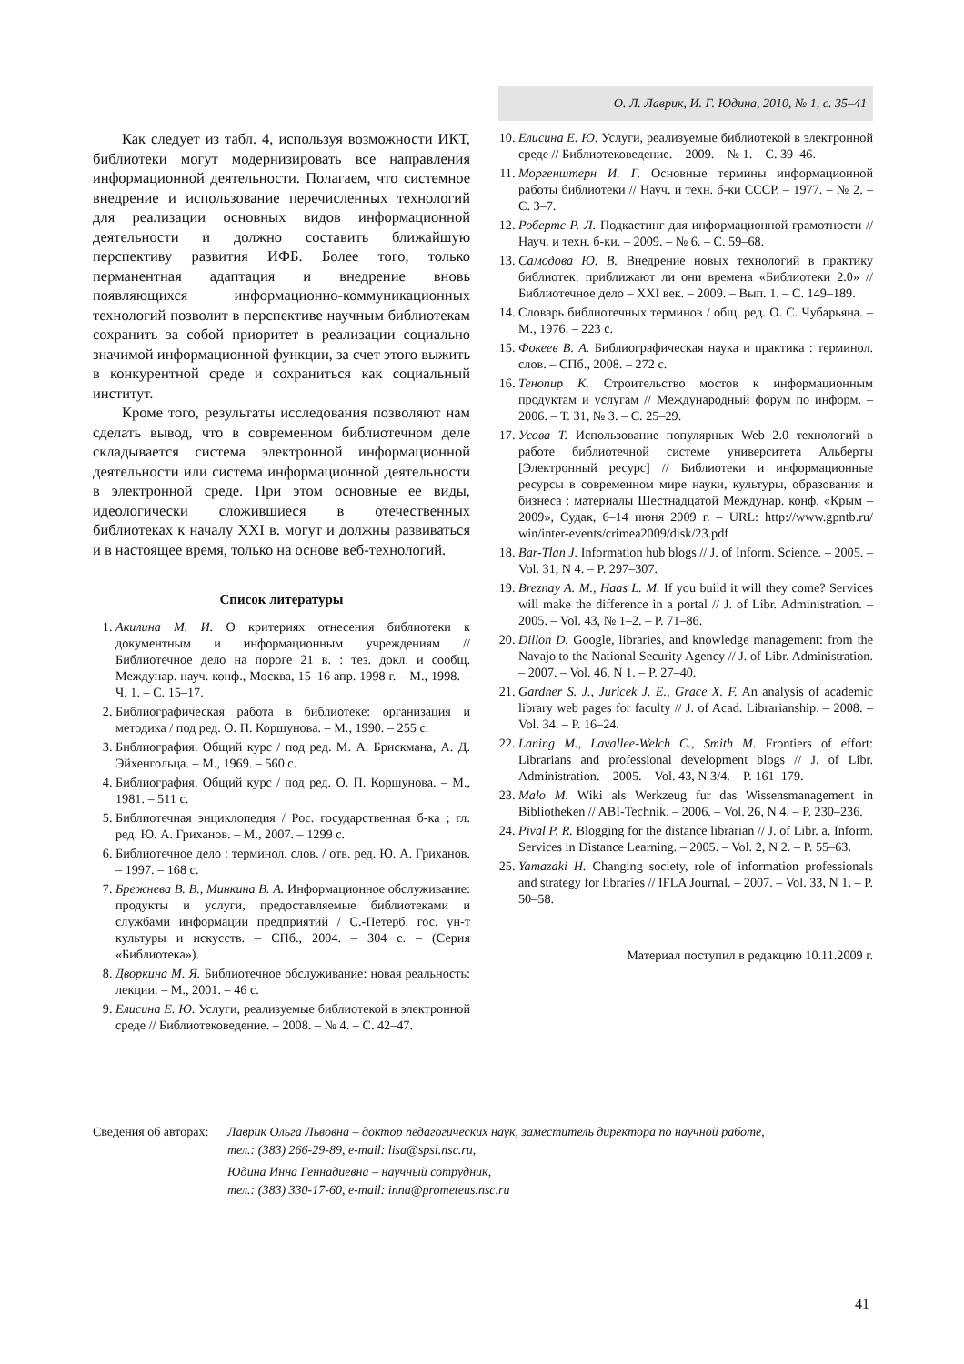О. Л. Лаврик, И. Г. Юдина, 2010, № 1, с. 35–41
Как следует из табл. 4, используя возможности ИКТ, библиотеки могут модернизировать все направления информационной деятельности. Полагаем, что системное внедрение и использование перечисленных технологий для реализации основных видов информационной деятельности и должно составить ближайшую перспективу развития ИФБ. Более того, только перманентная адаптация и внедрение вновь появляющихся информационно-коммуникационных технологий позволит в перспективе научным библиотекам сохранить за собой приоритет в реализации социально значимой информационной функции, за счет этого выжить в конкурентной среде и сохраниться как социальный институт.
Кроме того, результаты исследования позволяют нам сделать вывод, что в современном библиотечном деле складывается система электронной информационной деятельности или система информационной деятельности в электронной среде. При этом основные ее виды, идеологически сложившиеся в отечественных библиотеках к началу XXI в. могут и должны развиваться и в настоящее время, только на основе веб-технологий.
Список литературы
1. Акилина М. И. О критериях отнесения библиотеки к документным и информационным учреждениям // Библиотечное дело на пороге 21 в. : тез. докл. и сообщ. Междунар. науч. конф., Москва, 15–16 апр. 1998 г. – М., 1998. – Ч. 1. – С. 15–17.
2. Библиографическая работа в библиотеке: организация и методика / под ред. О. П. Коршунова. – М., 1990. – 255 с.
3. Библиография. Общий курс / под ред. М. А. Брискмана, А. Д. Эйхенгольца. – М., 1969. – 560 с.
4. Библиография. Общий курс / под ред. О. П. Коршунова. – М., 1981. – 511 с.
5. Библиотечная энциклопедия / Рос. государственная б-ка ; гл. ред. Ю. А. Гриханов. – М., 2007. – 1299 с.
6. Библиотечное дело : терминол. слов. / отв. ред. Ю. А. Гриханов. – 1997. – 168 с.
7. Брежнева В. В., Минкина В. А. Информационное обслуживание: продукты и услуги, предоставляемые библиотеками и службами информации предприятий / С.-Петерб. гос. ун-т культуры и искусств. – СПб., 2004. – 304 с. – (Серия «Библиотека»).
8. Дворкина М. Я. Библиотечное обслуживание: новая реальность: лекции. – М., 2001. – 46 с.
9. Елисина Е. Ю. Услуги, реализуемые библиотекой в электронной среде // Библиотековедение. – 2008. – № 4. – С. 42–47.
10. Елисина Е. Ю. Услуги, реализуемые библиотекой в электронной среде // Библиотековедение. – 2009. – № 1. – С. 39–46.
11. Моргенштерн И. Г. Основные термины информационной работы библиотеки // Науч. и техн. б-ки СССР. – 1977. – № 2. – С. 3–7.
12. Робертс Р. Л. Подкастинг для информационной грамотности // Науч. и техн. б-ки. – 2009. – № 6. – С. 59–68.
13. Самодова Ю. В. Внедрение новых технологий в практику библиотек: приближают ли они времена «Библиотеки 2.0» // Библиотечное дело – XXI век. – 2009. – Вып. 1. – С. 149–189.
14. Словарь библиотечных терминов / общ. ред. О. С. Чубарьяна. – М., 1976. – 223 с.
15. Фокеев В. А. Библиографическая наука и практика : терминол. слов. – СПб., 2008. – 272 с.
16. Тенопир К. Строительство мостов к информационным продуктам и услугам // Международный форум по информ. – 2006. – Т. 31, № 3. – С. 25–29.
17. Усова Т. Использование популярных Web 2.0 технологий в работе библиотечной системе университета Альберты [Электронный ресурс] // Библиотеки и информационные ресурсы в современном мире науки, культуры, образования и бизнеса : материалы Шестнадцатой Междунар. конф. «Крым – 2009», Судак, 6–14 июня 2009 г. – URL: http://www.gpntb.ru/ win/inter-events/crimea2009/disk/23.pdf
18. Bar-Tlan J. Information hub blogs // J. of Inform. Science. – 2005. – Vol. 31, N 4. – P. 297–307.
19. Breznay A. M., Haas L. M. If you build it will they come? Services will make the difference in a portal // J. of Libr. Administration. – 2005. – Vol. 43, № 1–2. – P. 71–86.
20. Dillon D. Google, libraries, and knowledge management: from the Navajo to the National Security Agency // J. of Libr. Administration. – 2007. – Vol. 46, N 1. – P. 27–40.
21. Gardner S. J., Juricek J. E., Grace X. F. An analysis of academic library web pages for faculty // J. of Acad. Librarianship. – 2008. – Vol. 34. – P. 16–24.
22. Laning M., Lavallee-Welch C., Smith M. Frontiers of effort: Librarians and professional development blogs // J. of Libr. Administration. – 2005. – Vol. 43, N 3/4. – P. 161–179.
23. Malo M. Wiki als Werkzeug fur das Wissensmanagement in Bibliotheken // ABI-Technik. – 2006. – Vol. 26, N 4. – P. 230–236.
24. Pival P. R. Blogging for the distance librarian // J. of Libr. a. Inform. Services in Distance Learning. – 2005. – Vol. 2, N 2. – P. 55–63.
25. Yamazaki H. Changing society, role of information professionals and strategy for libraries // IFLA Journal. – 2007. – Vol. 33, N 1. – P. 50–58.
Материал поступил в редакцию 10.11.2009 г.
Сведения об авторах: Лаврик Ольга Львовна – доктор педагогических наук, заместитель директора по научной работе,
тел.: (383) 266-29-89, e-mail: lisa@spsl.nsc.ru,
Юдина Инна Геннадиевна – научный сотрудник,
тел.: (383) 330-17-60, e-mail: inna@prometeus.nsc.ru
41